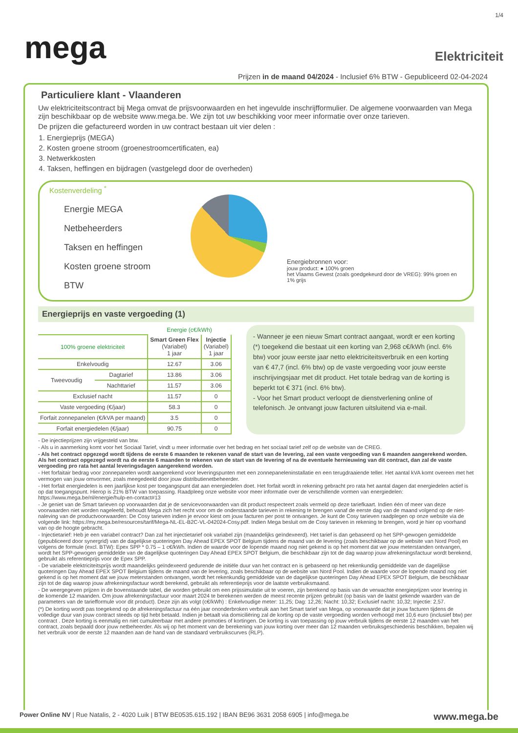1/4
mega
Elektriciteit
Prijzen in de maand 04/2024 - Inclusief 6% BTW - Gepubliceerd 02-04-2024
Particuliere klant - Vlaanderen
Uw elektriciteitscontract bij Mega omvat de prijsvoorwaarden en het ingevulde inschrijfformulier. De algemene voorwaarden van Mega zijn beschikbaar op de website www.mega.be. We zijn tot uw beschikking voor meer informatie over onze tarieven.
De prijzen die gefactureerd worden in uw contract bestaan uit vier delen :
1. Energieprijs (MEGA)
2. Kosten groene stroom (groenestroomcertificaten, ea)
3. Netwerkkosten
4. Taksen, heffingen en bijdragen (vastgelegd door de overheden)
Kostenverdeling <sup>*</sup>
Energie MEGA
Netbeheerders
Taksen en heffingen
Kosten groene stroom
BTW
Energiebronnen voor:
jouw product: ● 100% groen
het Vlaams Gewest (zoals goedgekeurd door de VREG): 99% groen en 1% grijs
Energieprijs en vaste vergoeding (1)
| | | Energie (c€/kWh) | |
| --- | --- | --- | --- |
| 100% groene elektriciteit | | Smart Green Flex (Variabel) 1 jaar | Injectie (Variabel) 1 jaar |
| Enkelvoudig | | 12.67 | 3.06 |
| Tweevoudig | Dagtarief | 13.86 | 3.06 |
| | Nachttarief | 11.57 | 3.06 |
| Exclusief nacht | | 11.57 | 0 |
| Vaste vergoeding (€/jaar) | | 58.3 | 0 |
| Forfait zonnepanelen (€/kVA per maand) | | 3.5 | 0 |
| Forfait energiedelen (€/jaar) | | 90.75 | 0 |
- Wanneer je een nieuw Smart contract aangaat, wordt er een korting (*) toegekend die bestaat uit een korting van 2,968 c€/kWh (incl. 6% btw) voor jouw eerste jaar netto elektriciteitsverbruik en een korting van € 47,7 (incl. 6% btw) op de vaste vergoeding voor jouw eerste inschrijvingsjaar met dit product. Het totale bedrag van de korting is beperkt tot € 371 (incl. 6% btw).
- Voor het Smart product verloopt de dienstverlening online of telefonisch. Je ontvangt jouw facturen uitsluitend via e-mail.
- De injectieprijzen zijn vrijgesteld van btw.
- Als u in aanmerking komt voor het Sociaal Tarief, vindt u meer informatie over het bedrag en het sociaal tarief zelf op de website van de CREG.
- Als het contract opgezegd wordt tijdens de eerste 6 maanden te rekenen vanaf de start van de levering, zal een vaste vergoeding van 6 maanden aangerekend worden. Als het contract opgezegd wordt na de eerste 6 maanden te rekenen van de start van de levering of na de eventuele hernieuwing van dit contract, dan zal de vaste vergoeding pro rata het aantal leveringsdagen aangerekend worden.
- Het forfaitair bedrag voor zonnepanelen wordt aangerekend voor leveringspunten met een zonnepaneleninstallatie en een terugdraaiende teller. Het aantal kVA komt overeen met het vermogen van jouw omvormer, zoals meegedeeld door jouw distributienetbeheerder.
- Het forfait energiedelen is een jaarlijkse kost per toegangspunt dat aan energiedelen doet. Het forfait wordt in rekening gebracht pro rata het aantal dagen dat energiedelen actief is op dat toegangspunt. Hierop is 21% BTW van toepassing. Raadpleeg onze website voor meer informatie over de verschillende vormen van energiedelen: https://www.mega.be/nl/energie/hulp-en-contact#13
- Je geniet van de Smart tarieven op voorwaarden dat je de servicevoorwaarden van dit product respecteert zoals vermeld op deze tariefkaart. Indien één of meer van deze voorwaarden niet worden nageleefd, behoudt Mega zich het recht voor om de onderstaande tarieven in rekening te brengen vanaf de eerste dag van de maand volgend op de niet-naleving van de productvoorwaarden: De Cosy tarieven indien je ervoor kiest om jouw facturen per post te ontvangen. Je kunt de Cosy tarieven raadplegen op onze website via de volgende link: https://my.mega.be/resources/tarif/Mega-NL-EL-B2C-VL-042024-Cosy.pdf. Indien Mega besluit om de Cosy tarieven in rekening te brengen, word je hier op voorhand van op de hoogte gebracht.
- Injectietarief: Heb je een variabel contract? Dan zal het injectietarief ook variabel zijn (maandelijks geïndexeerd). Het tarief is dan gebaseerd op het SPP-gewogen gemiddelde (gepubliceerd door synergrid) van de dagelijkse quoteringen Day Ahead EPEX SPOT Belgium tijdens de maand van de levering (zoals beschikbaar op de website van Nord Pool) en volgens de formule (excl. BTW): Epex SPP * 0.75 – 1 c€/kWh. Indien de waarde voor de lopende maand nog niet gekend is op het moment dat we jouw meterstanden ontvangen, wordt het SPP-gewogen gemiddelde van de dagelijkse quoteringen Day Ahead EPEX SPOT Belgium, die beschikbaar zijn tot de dag waarop jouw afrekeningsfactuur wordt berekend, gebruikt als referentieprijs voor de Epex SPP.
- De variabele elektriciteitsprijs wordt maandelijks geïndexeerd gedurende de initiële duur van het contract en is gebaseerd op het rekenkundig gemiddelde van de dagelijkse quoteringen Day Ahead EPEX SPOT Belgium tijdens de maand van de levering, zoals beschikbaar op de website van Nord Pool. Indien de waarde voor de lopende maand nog niet gekend is op het moment dat we jouw meterstanden ontvangen, wordt het rekenkundig gemiddelde van de dagelijkse quoteringen Day Ahead EPEX SPOT Belgium, die beschikbaar zijn tot de dag waarop jouw afrekeningsfactuur wordt berekend, gebruikt als referentieprijs voor de laatste verbruiksmaand.
- De weergegeven prijzen in de bovenstaande tabel, die worden gebruikt om een prijssimulatie uit te voeren, zijn berekend op basis van de verwachte energieprijzen voor levering in de komende 12 maanden. Om jouw afrekeningsfactuur voor maart 2024 te berekenen werden de meest recente prijzen gebruikt (op basis van de laatst gekende waarden van de parameters van de tariefformule voor dit product). Deze zijn als volgt (c€/kWh) : Enkelvoudige meter: 11,25; Dag: 12,26; Nacht: 10,32; Exclusief nacht: 10,32; Injectie: 2,57.
(*) De korting wordt pas toegekend op de afrekeningsfactuur na één jaar ononderbroken verbruik aan het Smart tarief van Mega, op voorwaarde dat je jouw facturen tijdens de volledige duur van jouw contract steeds op tijd hebt betaald. Indien je betaalt via domiciliëring zal de korting op de vaste vergoeding worden verhoogd met 10,6 euro (inclusief btw) per contract . Deze korting is eenmalig en niet cumuleerbaar met andere promoties of kortingen. De korting is van toepassing op jouw verbruik tijdens de eerste 12 maanden van het contract, zoals bepaald door jouw netbeheerder. Als wij op het moment van de berekening van jouw korting over meer dan 12 maanden verbruiksgeschiedenis beschikken, bepalen wij het verbruik voor de eerste 12 maanden aan de hand van de standaard verbruikscurves (RLP).
Power Online NV | Rue Natalis, 2 - 4020 Luik | BTW BE0535.615.192 | IBAN BE96 3631 2058 6905 | info@mega.be www.mega.be